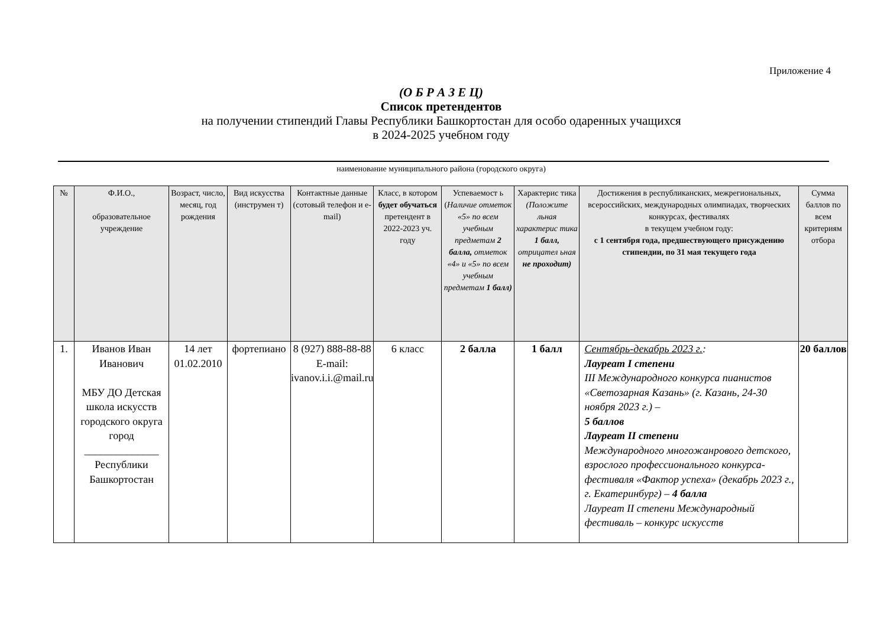Приложение 4
(О Б Р А З Е Ц)
Список претендентов
на получении стипендий Главы Республики Башкортостан для особо одаренных учащихся
в 2024-2025 учебном году
наименование муниципального района (городского округа)
| № | Ф.И.О., образовательное учреждение | Возраст, число, месяц, год рождения | Вид искусства (инструмен т) | Контактные данные (сотовый телефон и e-mail) | Класс, в котором будет обучаться претендент в 2022-2023 уч. году | Успеваемост ь ( Наличие отметок «5» по всем учебным предметам 2 балла, отметок «4» и «5» по всем учебным предметам 1 балл) | Характерис тика (Положите льная характерис тика 1 балл, отрицател ьная не проходит) | Достижения в республиканских, межрегиональных, всероссийских, международных олимпиадах, творческих конкурсах, фестивалях в текущем учебном году: с 1 сентября года, предшествующего присуждению стипендии, по 31 мая текущего года | Сумма баллов по всем критериям отбора |
| --- | --- | --- | --- | --- | --- | --- | --- | --- | --- |
| 1. | Иванов Иван Иванович МБУ ДО Детская школа искусств городского округа город ______________ Республики Башкортостан | 14 лет 01.02.2010 | фортепиано | 8 (927) 888-88-88 E-mail: ivanov.i.i.@mail.ru | 6 класс | 2 балла | 1 балл | Сентябрь-декабрь 2023 г. : Лауреат I степени III Международного конкурса пианистов «Светозарная Казань» (г. Казань, 24-30 ноября 2023 г.) – 5 баллов Лауреат II степени Международного многожанрового детского, взрослого профессионального конкурса-фестиваля «Фактор успеха» (декабрь 2023 г., г. Екатеринбург) – 4 балла Лауреат II степени Международный фестиваль – конкурс искусств | 20 баллов |